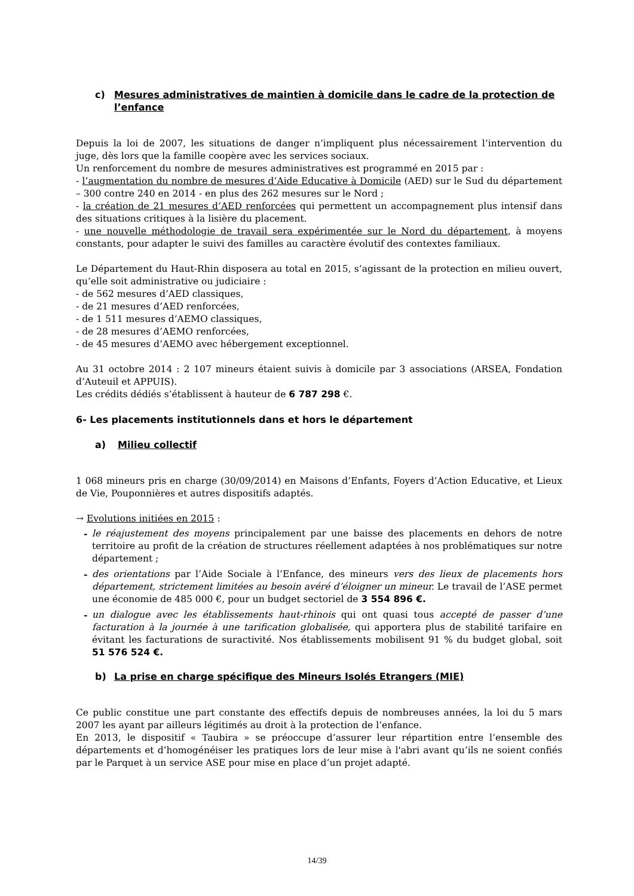c) Mesures administratives de maintien à domicile dans le cadre de la protection de l’enfance
Depuis la loi de 2007, les situations de danger n’impliquent plus nécessairement l’intervention du juge, dès lors que la famille coopère avec les services sociaux.
Un renforcement du nombre de mesures administratives est programmé en 2015 par :
- l’augmentation du nombre de mesures d’Aide Educative à Domicile (AED) sur le Sud du département – 300 contre 240 en 2014 - en plus des 262 mesures sur le Nord ;
- la création de 21 mesures d’AED renforcées qui permettent un accompagnement plus intensif dans des situations critiques à la lisière du placement.
- une nouvelle méthodologie de travail sera expérimentée sur le Nord du département, à moyens constants, pour adapter le suivi des familles au caractère évolutif des contextes familiaux.
Le Département du Haut-Rhin disposera au total en 2015, s’agissant de la protection en milieu ouvert, qu’elle soit administrative ou judiciaire :
- de 562 mesures d’AED classiques,
- de 21 mesures d’AED renforcées,
- de 1 511 mesures d’AEMO classiques,
- de 28 mesures d’AEMO renforcées,
- de 45 mesures d’AEMO avec hébergement exceptionnel.
Au 31 octobre 2014 : 2 107 mineurs étaient suivis à domicile par 3 associations (ARSEA, Fondation d’Auteuil et APPUIS).
Les crédits dédiés s’établissent à hauteur de 6 787 298 €.
6- Les placements institutionnels dans et hors le département
a) Milieu collectif
1 068 mineurs pris en charge (30/09/2014) en Maisons d’Enfants, Foyers d’Action Educative, et Lieux de Vie, Pouponnières et autres dispositifs adaptés.
→ Evolutions initiées en 2015 :
- le réajustement des moyens principalement par une baisse des placements en dehors de notre territoire au profit de la création de structures réellement adaptées à nos problématiques sur notre département ;
- des orientations par l’Aide Sociale à l’Enfance, des mineurs vers des lieux de placements hors département, strictement limitées au besoin avéré d’éloigner un mineur. Le travail de l’ASE permet une économie de 485 000 €, pour un budget sectoriel de 3 554 896 €.
- un dialogue avec les établissements haut-rhinois qui ont quasi tous accepté de passer d’une facturation à la journée à une tarification globalisée, qui apportera plus de stabilité tarifaire en évitant les facturations de suractivité. Nos établissements mobilisent 91 % du budget global, soit 51 576 524 €.
b) La prise en charge spécifique des Mineurs Isolés Etrangers (MIE)
Ce public constitue une part constante des effectifs depuis de nombreuses années, la loi du 5 mars 2007 les ayant par ailleurs légitimés au droit à la protection de l’enfance.
En 2013, le dispositif « Taubira » se préoccupe d’assurer leur répartition entre l’ensemble des départements et d’homogénéiser les pratiques lors de leur mise à l'abri avant qu’ils ne soient confiés par le Parquet à un service ASE pour mise en place d’un projet adapté.
14/39